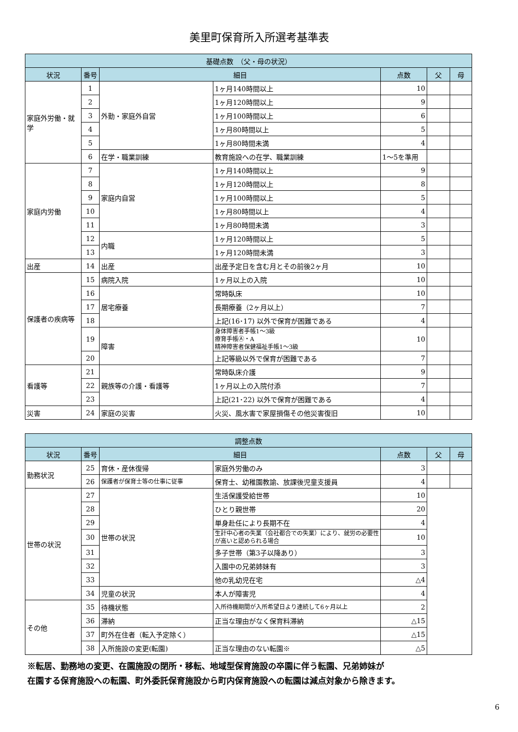美里町保育所入所選考基準表
| 基礎点数 （父・母の状況） | | | | | | |
| 状況 | 番号 | 細目 | | 点数 | 父 | 母 |
| 家庭外労働・就学 | 1 | 外勤・家庭外自営 | 1ヶ月140時間以上 | 10 | | |
| | 2 | | 1ヶ月120時間以上 | 9 | | |
| | 3 | | 1ヶ月100時間以上 | 6 | | |
| | 4 | | 1ヶ月80時間以上 | 5 | | |
| | 5 | | 1ヶ月80時間未満 | 4 | | |
| | 6 | 在学・職業訓練 | 教育施設への在学、職業訓練 | 1～5を準用 | | |
| 家庭内労働 | 7 | 家庭内自営 | 1ヶ月140時間以上 | 9 | | |
| | 8 | | 1ヶ月120時間以上 | 8 | | |
| | 9 | | 1ヶ月100時間以上 | 5 | | |
| | 10 | | 1ヶ月80時間以上 | 4 | | |
| | 11 | | 1ヶ月80時間未満 | 3 | | |
| | 12 | 内職 | 1ヶ月120時間以上 | 5 | | |
| | 13 | | 1ヶ月120時間未満 | 3 | | |
| 出産 | 14 | 出産 | 出産予定日を含む月とその前後2ヶ月 | 10 | | |
| 保護者の疾病等 | 15 | 病院入院 | 1ヶ月以上の入院 | 10 | | |
| | 16 | 居宅療養 | 常時臥床 | 10 | | |
| | 17 | | 長期療養（2ヶ月以上） | 7 | | |
| | 18 | | 上記(16･17) 以外で保育が困難である | 4 | | |
| | 19 | 障害 | 身体障害者手帳1～3級 療育手帳Ⓐ・A 精神障害者保健福祉手帳1～3級 | 10 | | |
| | 20 | | 上記等級以外で保育が困難である | 7 | | |
| 看護等 | 21 | 親族等の介護・看護等 | 常時臥床介護 | 9 | | |
| | 22 | | 1ヶ月以上の入院付添 | 7 | | |
| | 23 | | 上記(21･22) 以外で保育が困難である | 4 | | |
| 災害 | 24 | 家庭の災害 | 火災、風水害で家屋損傷その他災害復旧 | 10 | | |
| 調整点数 | | | | | | |
| 状況 | 番号 | 細目 | | 点数 | 父 | 母 |
| 勤務状況 | 25 | 育休・産休復帰 | 家庭外労働のみ | 3 | | |
| | 26 | 保護者が保育士等の仕事に従事 | 保育士、幼稚園教諭、放課後児童支援員 | 4 | | |
| 世帯の状況 | 27 | 世帯の状況 | 生活保護受給世帯 | 10 | | |
| | 28 | | ひとり親世帯 | 20 | | |
| | 29 | | 単身赴任により長期不在 | 4 | | |
| | 30 | | 生計中心者の失業（会社都合での失業）により、就労の必要性が高いと認められる場合 | 10 | | |
| | 31 | | 多子世帯（第3子以降あり） | 3 | | |
| | 32 | | 入園中の兄弟姉妹有 | 3 | | |
| | 33 | | 他の乳幼児在宅 | △4 | | |
| | 34 | 児童の状況 | 本人が障害児 | 4 | | |
| その他 | 35 | 待機状態 | 入所待機期間が入所希望日より連続して6ヶ月以上 | 2 | | |
| | 36 | 滞納 | 正当な理由がなく保育料滞納 | △15 | | |
| | 37 | 町外在住者（転入予定除く） | | △15 | | |
| | 38 | 入所施設の変更(転園) | 正当な理由のない転園※ | △5 | | |
※転居、勤務地の変更、在園施設の閉所・移転、地域型保育施設の卒園に伴う転園、兄弟姉妹が
在園する保育施設への転園、町外委託保育施設から町内保育施設への転園は減点対象から除きます。
6